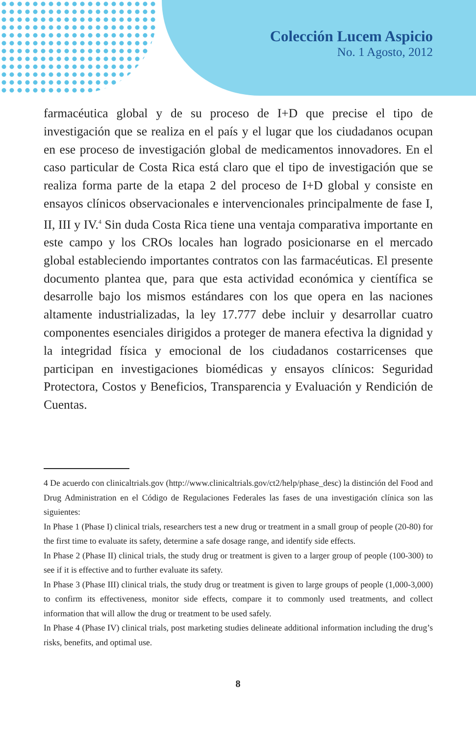Colección Lucem Aspicio
No. 1 Agosto, 2012
farmacéutica global y de su proceso de I+D que precise el tipo de investigación que se realiza en el país y el lugar que los ciudadanos ocupan en ese proceso de investigación global de medicamentos innovadores. En el caso particular de Costa Rica está claro que el tipo de investigación que se realiza forma parte de la etapa 2 del proceso de I+D global y consiste en ensayos clínicos observacionales e intervencionales principalmente de fase I, II, III y IV.<sup>4</sup> Sin duda Costa Rica tiene una ventaja comparativa importante en este campo y los CROs locales han logrado posicionarse en el mercado global estableciendo importantes contratos con las farmacéuticas. El presente documento plantea que, para que esta actividad económica y científica se desarrolle bajo los mismos estándares con los que opera en las naciones altamente industrializadas, la ley 17.777 debe incluir y desarrollar cuatro componentes esenciales dirigidos a proteger de manera efectiva la dignidad y la integridad física y emocional de los ciudadanos costarricenses que participan en investigaciones biomédicas y ensayos clínicos: Seguridad Protectora, Costos y Beneficios, Transparencia y Evaluación y Rendición de Cuentas.
4 De acuerdo con clinicaltrials.gov (http://www.clinicaltrials.gov/ct2/help/phase_desc) la distinción del Food and Drug Administration en el Código de Regulaciones Federales las fases de una investigación clínica son las siguientes:
In Phase 1 (Phase I) clinical trials, researchers test a new drug or treatment in a small group of people (20-80) for the first time to evaluate its safety, determine a safe dosage range, and identify side effects.
In Phase 2 (Phase II) clinical trials, the study drug or treatment is given to a larger group of people (100-300) to see if it is effective and to further evaluate its safety.
In Phase 3 (Phase III) clinical trials, the study drug or treatment is given to large groups of people (1,000-3,000) to confirm its effectiveness, monitor side effects, compare it to commonly used treatments, and collect information that will allow the drug or treatment to be used safely.
In Phase 4 (Phase IV) clinical trials, post marketing studies delineate additional information including the drug’s risks, benefits, and optimal use.
8